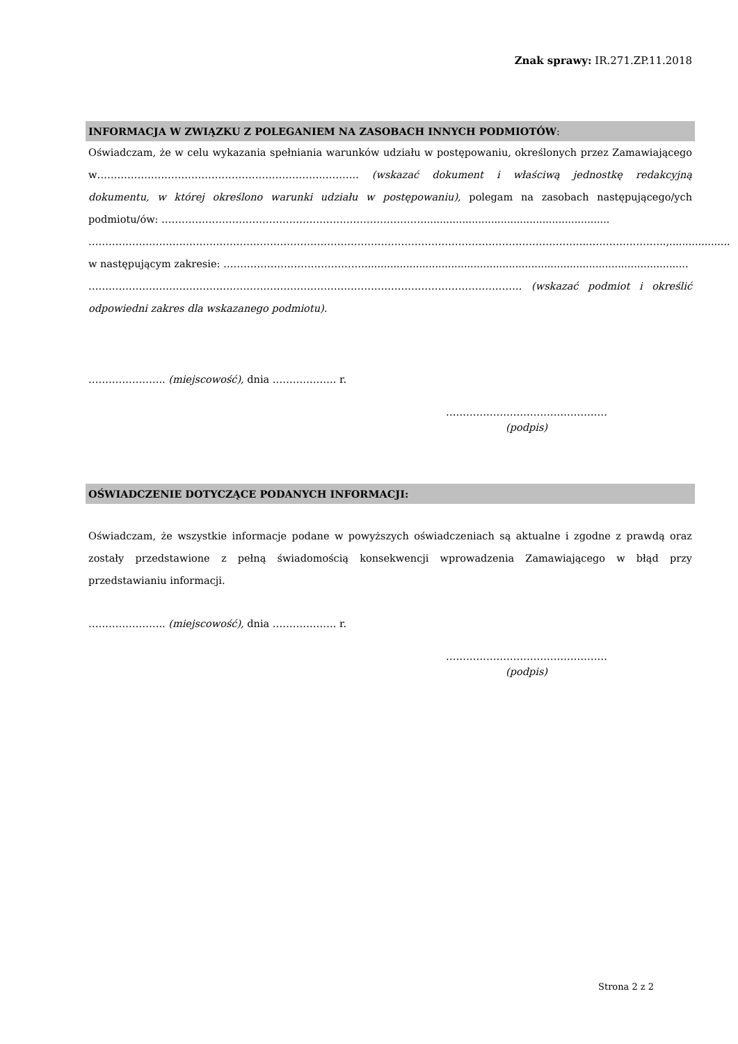Znak sprawy: IR.271.ZP.11.2018
INFORMACJA W ZWIĄZKU Z POLEGANIEM NA ZASOBACH INNYCH PODMIOTÓW:
Oświadczam, że w celu wykazania spełniania warunków udziału w postępowaniu, określonych przez Zamawiającego w………………………………………………………….……….. (wskazać dokument i właściwą jednostkę redakcyjną dokumentu, w której określono warunki udziału w postępowaniu), polegam na zasobach następującego/ych podmiotu/ów: ……………………………………………………………………..........................................................
…………………………………………………………………………………………………………………………………..…………………..,...................
w następującym zakresie: …………………………………….....................................................................................................
………………………………………………………………………………………………………………… (wskazać podmiot i określić odpowiedni zakres dla wskazanego podmiotu).
………………….. (miejscowość), dnia ………………. r.
…………………………………………
(podpis)
OŚWIADCZENIE DOTYCZĄCE PODANYCH INFORMACJI:
Oświadczam, że wszystkie informacje podane w powyższych oświadczeniach są aktualne i zgodne z prawdą oraz zostały przedstawione z pełną świadomością konsekwencji wprowadzenia Zamawiającego w błąd przy przedstawianiu informacji.
………………….. (miejscowość), dnia ………………. r.
…………………………………………
(podpis)
Strona 2 z 2